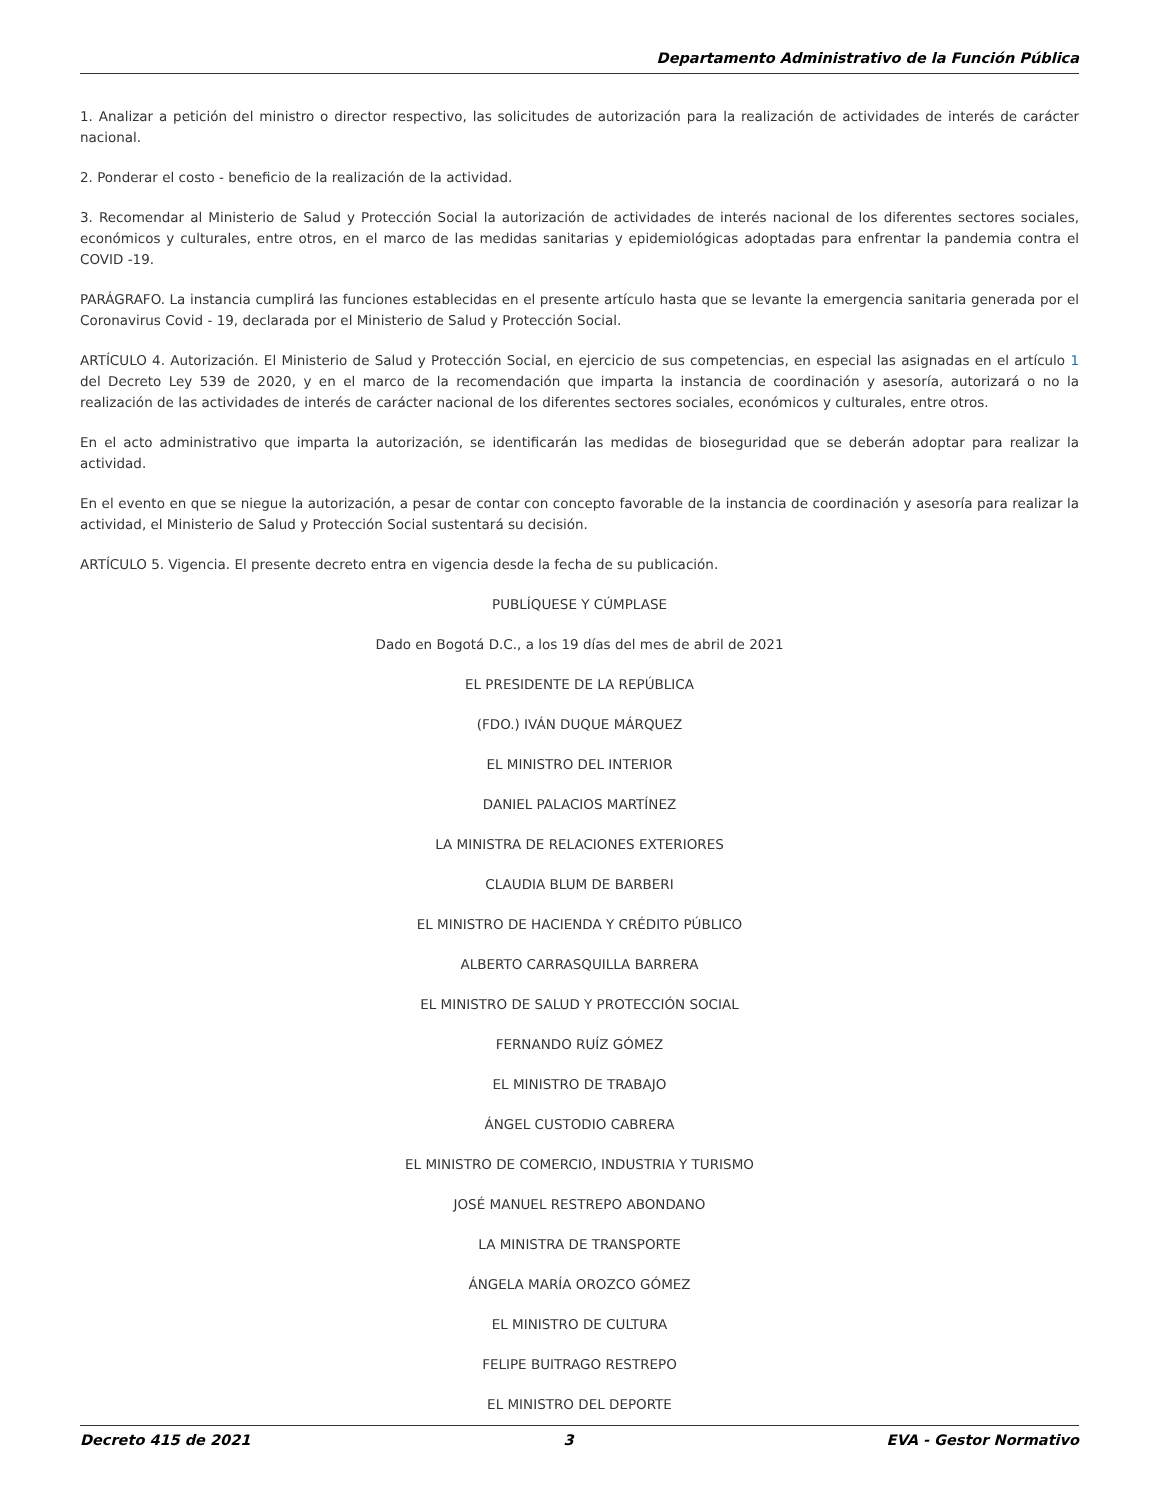Departamento Administrativo de la Función Pública
1. Analizar a petición del ministro o director respectivo, las solicitudes de autorización para la realización de actividades de interés de carácter nacional.
2. Ponderar el costo - beneficio de la realización de la actividad.
3. Recomendar al Ministerio de Salud y Protección Social la autorización de actividades de interés nacional de los diferentes sectores sociales, económicos y culturales, entre otros, en el marco de las medidas sanitarias y epidemiológicas adoptadas para enfrentar la pandemia contra el COVID -19.
PARÁGRAFO. La instancia cumplirá las funciones establecidas en el presente artículo hasta que se levante la emergencia sanitaria generada por el Coronavirus Covid - 19, declarada por el Ministerio de Salud y Protección Social.
ARTÍCULO 4. Autorización. El Ministerio de Salud y Protección Social, en ejercicio de sus competencias, en especial las asignadas en el artículo 1 del Decreto Ley 539 de 2020, y en el marco de la recomendación que imparta la instancia de coordinación y asesoría, autorizará o no la realización de las actividades de interés de carácter nacional de los diferentes sectores sociales, económicos y culturales, entre otros.
En el acto administrativo que imparta la autorización, se identificarán las medidas de bioseguridad que se deberán adoptar para realizar la actividad.
En el evento en que se niegue la autorización, a pesar de contar con concepto favorable de la instancia de coordinación y asesoría para realizar la actividad, el Ministerio de Salud y Protección Social sustentará su decisión.
ARTÍCULO 5. Vigencia. El presente decreto entra en vigencia desde la fecha de su publicación.
PUBLÍQUESE Y CÚMPLASE
Dado en Bogotá D.C., a los 19 días del mes de abril de 2021
EL PRESIDENTE DE LA REPÚBLICA
(FDO.) IVÁN DUQUE MÁRQUEZ
EL MINISTRO DEL INTERIOR
DANIEL PALACIOS MARTÍNEZ
LA MINISTRA DE RELACIONES EXTERIORES
CLAUDIA BLUM DE BARBERI
EL MINISTRO DE HACIENDA Y CRÉDITO PÚBLICO
ALBERTO CARRASQUILLA BARRERA
EL MINISTRO DE SALUD Y PROTECCIÓN SOCIAL
FERNANDO RUÍZ GÓMEZ
EL MINISTRO DE TRABAJO
ÁNGEL CUSTODIO CABRERA
EL MINISTRO DE COMERCIO, INDUSTRIA Y TURISMO
JOSÉ MANUEL RESTREPO ABONDANO
LA MINISTRA DE TRANSPORTE
ÁNGELA MARÍA OROZCO GÓMEZ
EL MINISTRO DE CULTURA
FELIPE BUITRAGO RESTREPO
EL MINISTRO DEL DEPORTE
Decreto 415 de 2021 3 EVA - Gestor Normativo